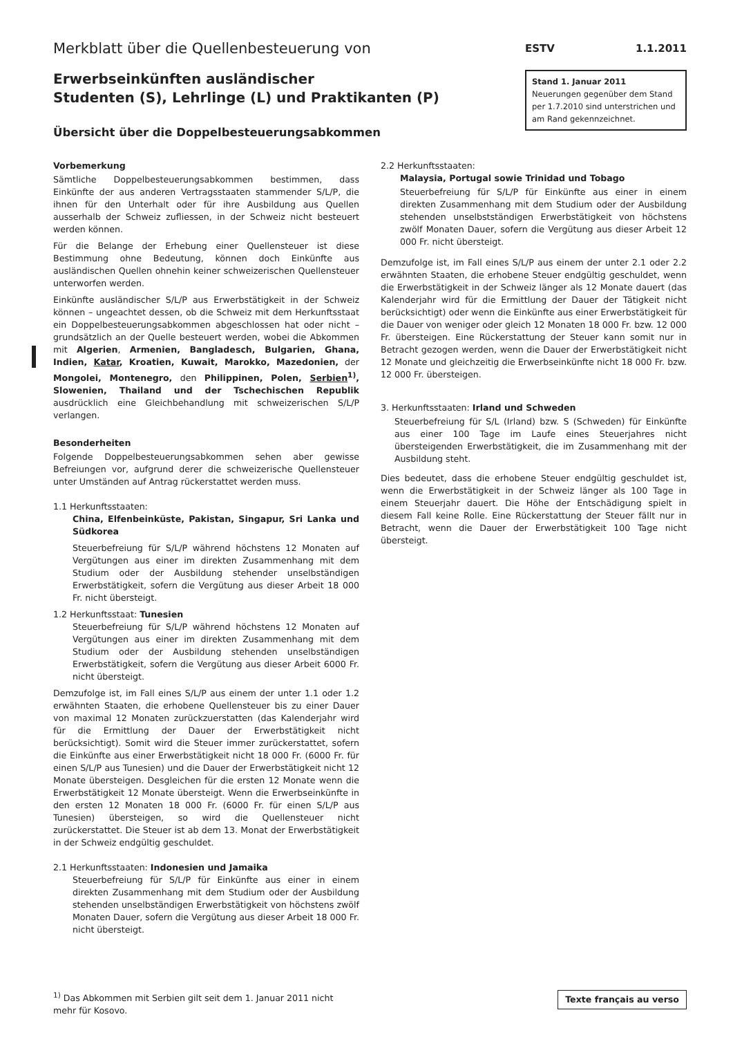Merkblatt über die Quellenbesteuerung von
Erwerbseinkünften ausländischer
Studenten (S), Lehrlinge (L) und Praktikanten (P)
Übersicht über die Doppelbesteuerungsabkommen
ESTV 1.1.2011
Stand 1. Januar 2011
Neuerungen gegenüber dem Stand per 1.7.2010 sind unterstrichen und am Rand gekennzeichnet.
Vorbemerkung
Sämtliche Doppelbesteuerungsabkommen bestimmen, dass Einkünfte der aus anderen Vertragsstaaten stammender S/L/P, die ihnen für den Unterhalt oder für ihre Ausbildung aus Quellen ausserhalb der Schweiz zufliessen, in der Schweiz nicht besteuert werden können.
Für die Belange der Erhebung einer Quellensteuer ist diese Bestimmung ohne Bedeutung, können doch Einkünfte aus ausländischen Quellen ohnehin keiner schweizerischen Quellensteuer unterworfen werden.
Einkünfte ausländischer S/L/P aus Erwerbstätigkeit in der Schweiz können – ungeachtet dessen, ob die Schweiz mit dem Herkunftsstaat ein Doppelbesteuerungsabkommen abgeschlossen hat oder nicht – grundsätzlich an der Quelle besteuert werden, wobei die Abkommen mit Algerien, Armenien, Bangladesch, Bulgarien, Ghana, Indien, Katar, Kroatien, Kuwait, Marokko, Mazedonien, der Mongolei, Montenegro, den Philippinen, Polen, Serbien<sup>1)</sup>, Slowenien, Thailand und der Tschechischen Republik ausdrücklich eine Gleichbehandlung mit schweizerischen S/L/P verlangen.
Besonderheiten
Folgende Doppelbesteuerungsabkommen sehen aber gewisse Befreiungen vor, aufgrund derer die schweizerische Quellensteuer unter Umständen auf Antrag rückerstattet werden muss.
1.1 Herkunftsstaaten:
China, Elfenbeinküste, Pakistan, Singapur, Sri Lanka und Südkorea
Steuerbefreiung für S/L/P während höchstens 12 Monaten auf Vergütungen aus einer im direkten Zusammenhang mit dem Studium oder der Ausbildung stehender unselbständigen Erwerbstätigkeit, sofern die Vergütung aus dieser Arbeit 18 000 Fr. nicht übersteigt.
1.2 Herkunftsstaat: Tunesien
Steuerbefreiung für S/L/P während höchstens 12 Monaten auf Vergütungen aus einer im direkten Zusammenhang mit dem Studium oder der Ausbildung stehenden unselbständigen Erwerbstätigkeit, sofern die Vergütung aus dieser Arbeit 6000 Fr. nicht übersteigt.
Demzufolge ist, im Fall eines S/L/P aus einem der unter 1.1 oder 1.2 erwähnten Staaten, die erhobene Quellensteuer bis zu einer Dauer von maximal 12 Monaten zurückzuerstatten (das Kalenderjahr wird für die Ermittlung der Dauer der Erwerbstätigkeit nicht berücksichtigt). Somit wird die Steuer immer zurückerstattet, sofern die Einkünfte aus einer Erwerbstätigkeit nicht 18 000 Fr. (6000 Fr. für einen S/L/P aus Tunesien) und die Dauer der Erwerbstätigkeit nicht 12 Monate übersteigen. Desgleichen für die ersten 12 Monate wenn die Erwerbstätigkeit 12 Monate übersteigt. Wenn die Erwerbseinkünfte in den ersten 12 Monaten 18 000 Fr. (6000 Fr. für einen S/L/P aus Tunesien) übersteigen, so wird die Quellensteuer nicht zurückerstattet. Die Steuer ist ab dem 13. Monat der Erwerbstätigkeit in der Schweiz endgültig geschuldet.
2.1 Herkunftsstaaten: Indonesien und Jamaika
Steuerbefreiung für S/L/P für Einkünfte aus einer in einem direkten Zusammenhang mit dem Studium oder der Ausbildung stehenden unselbständigen Erwerbstätigkeit von höchstens zwölf Monaten Dauer, sofern die Vergütung aus dieser Arbeit 18 000 Fr. nicht übersteigt.
2.2 Herkunftsstaaten:
Malaysia, Portugal sowie Trinidad und Tobago
Steuerbefreiung für S/L/P für Einkünfte aus einer in einem direkten Zusammenhang mit dem Studium oder der Ausbildung stehenden unselbstständigen Erwerbstätigkeit von höchstens zwölf Monaten Dauer, sofern die Vergütung aus dieser Arbeit 12 000 Fr. nicht übersteigt.
Demzufolge ist, im Fall eines S/L/P aus einem der unter 2.1 oder 2.2 erwähnten Staaten, die erhobene Steuer endgültig geschuldet, wenn die Erwerbstätigkeit in der Schweiz länger als 12 Monate dauert (das Kalenderjahr wird für die Ermittlung der Dauer der Tätigkeit nicht berücksichtigt) oder wenn die Einkünfte aus einer Erwerbstätigkeit für die Dauer von weniger oder gleich 12 Monaten 18 000 Fr. bzw. 12 000 Fr. übersteigen. Eine Rückerstattung der Steuer kann somit nur in Betracht gezogen werden, wenn die Dauer der Erwerbstätigkeit nicht 12 Monate und gleichzeitig die Erwerbseinkünfte nicht 18 000 Fr. bzw. 12 000 Fr. übersteigen.
3. Herkunftsstaaten: Irland und Schweden
Steuerbefreiung für S/L (Irland) bzw. S (Schweden) für Einkünfte aus einer 100 Tage im Laufe eines Steuerjahres nicht übersteigenden Erwerbstätigkeit, die im Zusammenhang mit der Ausbildung steht.
Dies bedeutet, dass die erhobene Steuer endgültig geschuldet ist, wenn die Erwerbstätigkeit in der Schweiz länger als 100 Tage in einem Steuerjahr dauert. Die Höhe der Entschädigung spielt in diesem Fall keine Rolle. Eine Rückerstattung der Steuer fällt nur in Betracht, wenn die Dauer der Erwerbstätigkeit 100 Tage nicht übersteigt.
<sup>1)</sup> Das Abkommen mit Serbien gilt seit dem 1. Januar 2011 nicht mehr für Kosovo.
Texte français au verso